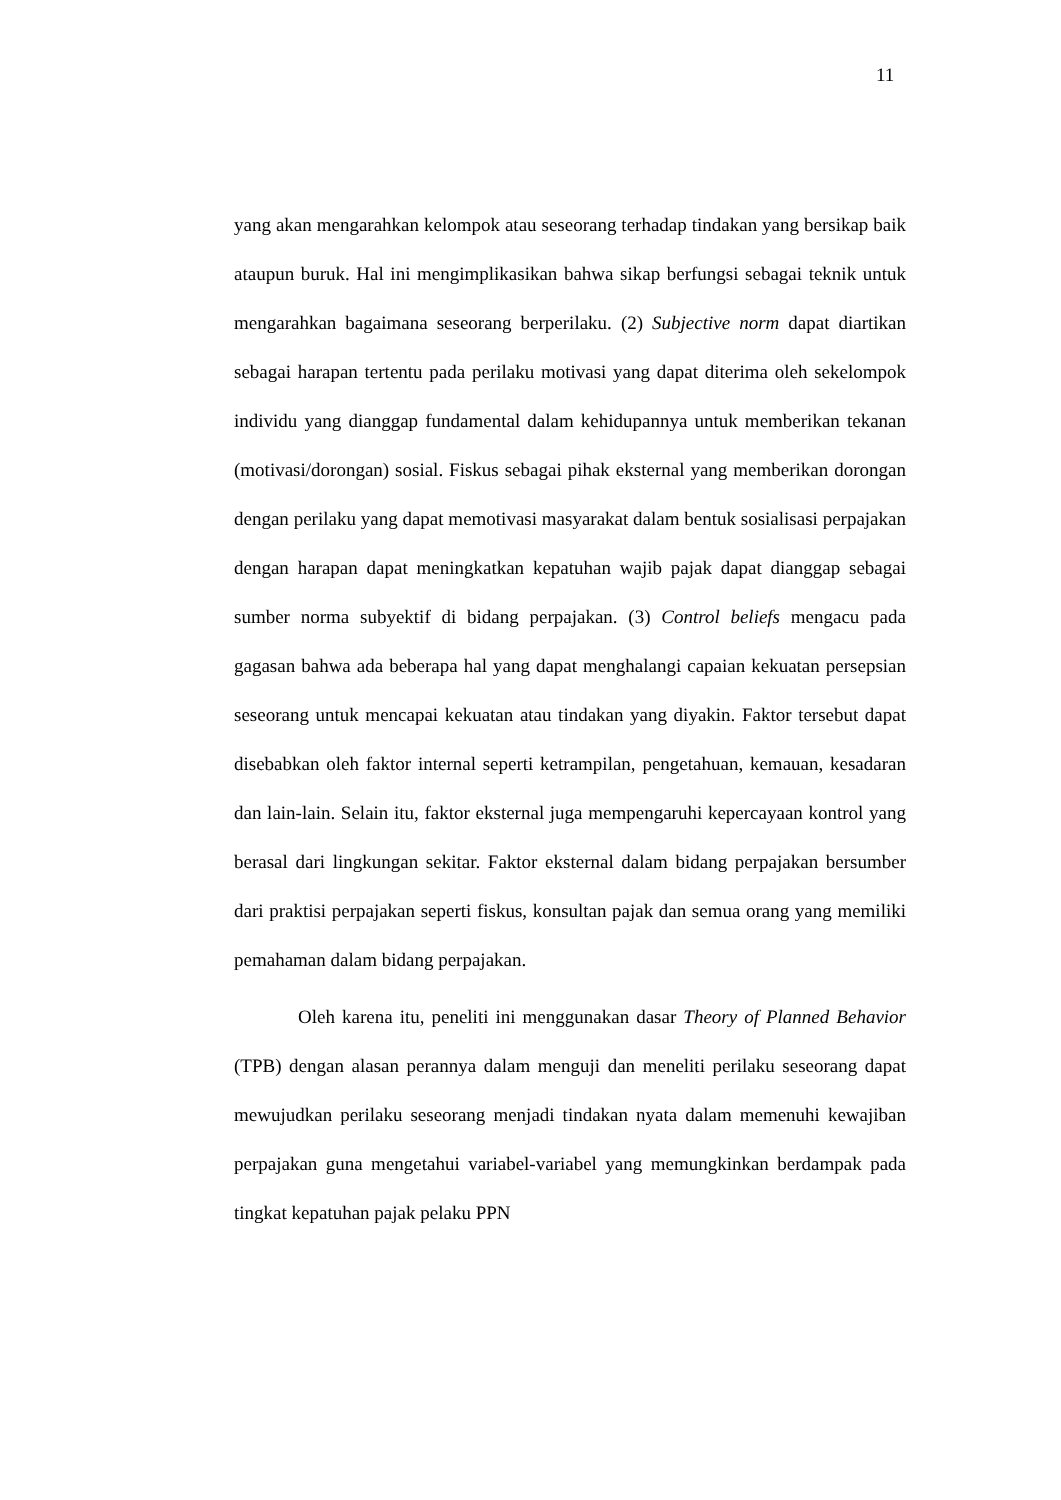11
yang akan mengarahkan kelompok atau seseorang terhadap tindakan yang bersikap baik ataupun buruk. Hal ini mengimplikasikan bahwa sikap berfungsi sebagai teknik untuk mengarahkan bagaimana seseorang berperilaku. (2) Subjective norm dapat diartikan sebagai harapan tertentu pada perilaku motivasi yang dapat diterima oleh sekelompok individu yang dianggap fundamental dalam kehidupannya untuk memberikan tekanan (motivasi/dorongan) sosial. Fiskus sebagai pihak eksternal yang memberikan dorongan dengan perilaku yang dapat memotivasi masyarakat dalam bentuk sosialisasi perpajakan dengan harapan dapat meningkatkan kepatuhan wajib pajak dapat dianggap sebagai sumber norma subyektif di bidang perpajakan. (3) Control beliefs mengacu pada gagasan bahwa ada beberapa hal yang dapat menghalangi capaian kekuatan persepsian seseorang untuk mencapai kekuatan atau tindakan yang diyakin. Faktor tersebut dapat disebabkan oleh faktor internal seperti ketrampilan, pengetahuan, kemauan, kesadaran dan lain-lain. Selain itu, faktor eksternal juga mempengaruhi kepercayaan kontrol yang berasal dari lingkungan sekitar. Faktor eksternal dalam bidang perpajakan bersumber dari praktisi perpajakan seperti fiskus, konsultan pajak dan semua orang yang memiliki pemahaman dalam bidang perpajakan.
Oleh karena itu, peneliti ini menggunakan dasar Theory of Planned Behavior (TPB) dengan alasan perannya dalam menguji dan meneliti perilaku seseorang dapat mewujudkan perilaku seseorang menjadi tindakan nyata dalam memenuhi kewajiban perpajakan guna mengetahui variabel-variabel yang memungkinkan berdampak pada tingkat kepatuhan pajak pelaku PPN